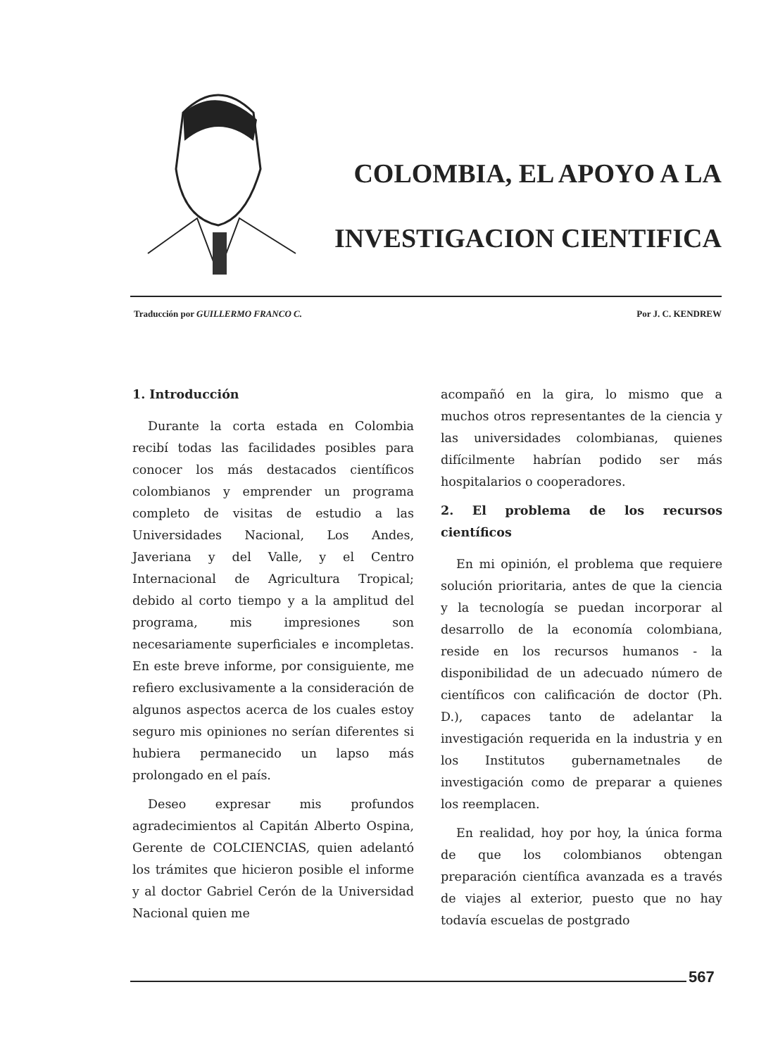COLOMBIA, EL APOYO A LA
INVESTIGACION CIENTIFICA
Traducción por GUILLERMO FRANCO C. Por J. C. KENDREW
1. Introducción
Durante la corta estada en Colombia recibí todas las facilidades posibles para conocer los más destacados científicos colombianos y emprender un programa completo de visitas de estudio a las Universidades Nacional, Los Andes, Javeriana y del Valle, y el Centro Internacional de Agricultura Tropical; debido al corto tiempo y a la amplitud del programa, mis impresiones son necesariamente superficiales e incompletas. En este breve informe, por consiguiente, me refiero exclusivamente a la consideración de algunos aspectos acerca de los cuales estoy seguro mis opiniones no serían diferentes si hubiera permanecido un lapso más prolongado en el país.
Deseo expresar mis profundos agradecimientos al Capitán Alberto Ospina, Gerente de COLCIENCIAS, quien adelantó los trámites que hicieron posible el informe y al doctor Gabriel Cerón de la Universidad Nacional quien me
acompañó en la gira, lo mismo que a muchos otros representantes de la ciencia y las universidades colombianas, quienes difícilmente habrían podido ser más hospitalarios o cooperadores.
2. El problema de los recursos científicos
En mi opinión, el problema que requiere solución prioritaria, antes de que la ciencia y la tecnología se puedan incorporar al desarrollo de la economía colombiana, reside en los recursos humanos - la disponibilidad de un adecuado número de científicos con calificación de doctor (Ph. D.), capaces tanto de adelantar la investigación requerida en la industria y en los Institutos gubernametnales de investigación como de preparar a quienes los reemplacen.
En realidad, hoy por hoy, la única forma de que los colombianos obtengan preparación científica avanzada es a través de viajes al exterior, puesto que no hay todavía escuelas de postgrado
567